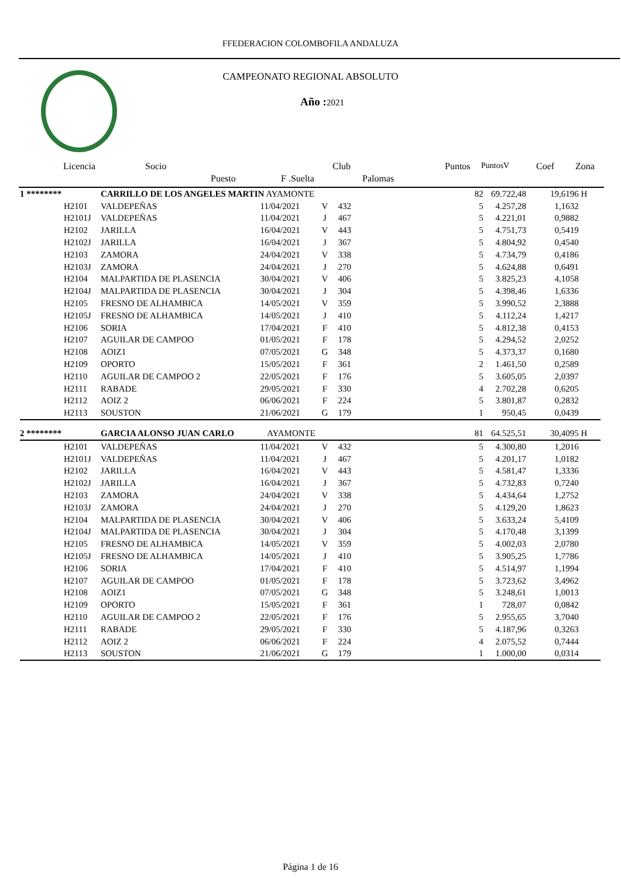FFEDERACION COLOMBOFILA ANDALUZA
CAMPEONATO REGIONAL ABSOLUTO
Año :2021
Licencia Socio Club Puntos PuntosV Coef Zona
Puesto F .Suelta Palomas
| 1 ******** | CARRILLO DE LOS ANGELES MARTIN AYAMONTE | | | | 82 | 69.722,48 | 19,6196 | H |
| H2101 | VALDEPEÑAS | 11/04/2021 | V | 432 | 5 | 4.257,28 | 1,1632 | |
| H2101J | VALDEPEÑAS | 11/04/2021 | J | 467 | 5 | 4.221,01 | 0,9882 | |
| H2102 | JARILLA | 16/04/2021 | V | 443 | 5 | 4.751,73 | 0,5419 | |
| H2102J | JARILLA | 16/04/2021 | J | 367 | 5 | 4.804,92 | 0,4540 | |
| H2103 | ZAMORA | 24/04/2021 | V | 338 | 5 | 4.734,79 | 0,4186 | |
| H2103J | ZAMORA | 24/04/2021 | J | 270 | 5 | 4.624,88 | 0,6491 | |
| H2104 | MALPARTIDA DE PLASENCIA | 30/04/2021 | V | 406 | 5 | 3.825,23 | 4,1058 | |
| H2104J | MALPARTIDA DE PLASENCIA | 30/04/2021 | J | 304 | 5 | 4.398,46 | 1,6336 | |
| H2105 | FRESNO DE ALHAMBICA | 14/05/2021 | V | 359 | 5 | 3.990,52 | 2,3888 | |
| H2105J | FRESNO DE ALHAMBICA | 14/05/2021 | J | 410 | 5 | 4.112,24 | 1,4217 | |
| H2106 | SORIA | 17/04/2021 | F | 410 | 5 | 4.812,38 | 0,4153 | |
| H2107 | AGUILAR DE CAMPOO | 01/05/2021 | F | 178 | 5 | 4.294,52 | 2,0252 | |
| H2108 | AOIZ1 | 07/05/2021 | G | 348 | 5 | 4.373,37 | 0,1680 | |
| H2109 | OPORTO | 15/05/2021 | F | 361 | 2 | 1.461,50 | 0,2589 | |
| H2110 | AGUILAR DE CAMPOO 2 | 22/05/2021 | F | 176 | 5 | 3.605,05 | 2,0397 | |
| H2111 | RABADE | 29/05/2021 | F | 330 | 4 | 2.702,28 | 0,6205 | |
| H2112 | AOIZ 2 | 06/06/2021 | F | 224 | 5 | 3.801,87 | 0,2832 | |
| H2113 | SOUSTON | 21/06/2021 | G | 179 | 1 | 950,45 | 0,0439 | |
| 2 ******** | GARCIA ALONSO JUAN CARLO AYAMONTE | | | | 81 | 64.525,51 | 30,4095 | H |
| H2101 | VALDEPEÑAS | 11/04/2021 | V | 432 | 5 | 4.300,80 | 1,2016 | |
| H2101J | VALDEPEÑAS | 11/04/2021 | J | 467 | 5 | 4.201,17 | 1,0182 | |
| H2102 | JARILLA | 16/04/2021 | V | 443 | 5 | 4.581,47 | 1,3336 | |
| H2102J | JARILLA | 16/04/2021 | J | 367 | 5 | 4.732,83 | 0,7240 | |
| H2103 | ZAMORA | 24/04/2021 | V | 338 | 5 | 4.434,64 | 1,2752 | |
| H2103J | ZAMORA | 24/04/2021 | J | 270 | 5 | 4.129,20 | 1,8623 | |
| H2104 | MALPARTIDA DE PLASENCIA | 30/04/2021 | V | 406 | 5 | 3.633,24 | 5,4109 | |
| H2104J | MALPARTIDA DE PLASENCIA | 30/04/2021 | J | 304 | 5 | 4.170,48 | 3,1399 | |
| H2105 | FRESNO DE ALHAMBICA | 14/05/2021 | V | 359 | 5 | 4.002,03 | 2,0780 | |
| H2105J | FRESNO DE ALHAMBICA | 14/05/2021 | J | 410 | 5 | 3.905,25 | 1,7786 | |
| H2106 | SORIA | 17/04/2021 | F | 410 | 5 | 4.514,97 | 1,1994 | |
| H2107 | AGUILAR DE CAMPOO | 01/05/2021 | F | 178 | 5 | 3.723,62 | 3,4962 | |
| H2108 | AOIZ1 | 07/05/2021 | G | 348 | 5 | 3.248,61 | 1,0013 | |
| H2109 | OPORTO | 15/05/2021 | F | 361 | 1 | 728,07 | 0,0842 | |
| H2110 | AGUILAR DE CAMPOO 2 | 22/05/2021 | F | 176 | 5 | 2.955,65 | 3,7040 | |
| H2111 | RABADE | 29/05/2021 | F | 330 | 5 | 4.187,96 | 0,3263 | |
| H2112 | AOIZ 2 | 06/06/2021 | F | 224 | 4 | 2.075,52 | 0,7444 | |
| H2113 | SOUSTON | 21/06/2021 | G | 179 | 1 | 1.000,00 | 0,0314 | |
Página 1 de 16